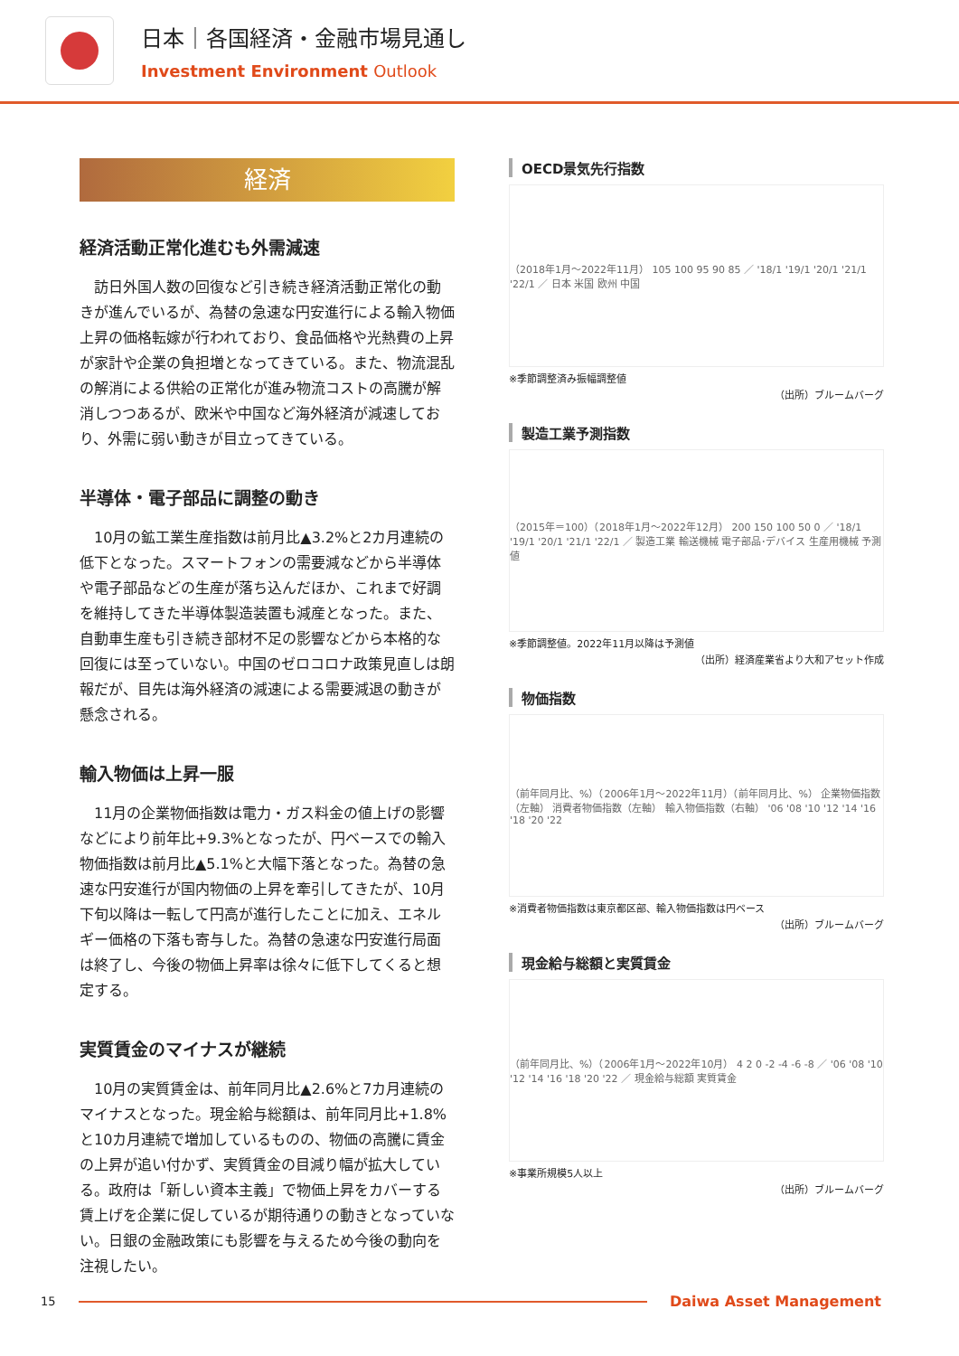日本｜各国経済・金融市場見通し
Investment Environment Outlook
経済
経済活動正常化進むも外需減速
訪日外国人数の回復など引き続き経済活動正常化の動きが進んでいるが、為替の急速な円安進行による輸入物価上昇の価格転嫁が行われており、食品価格や光熱費の上昇が家計や企業の負担増となってきている。また、物流混乱の解消による供給の正常化が進み物流コストの高騰が解消しつつあるが、欧米や中国など海外経済が減速しており、外需に弱い動きが目立ってきている。
半導体・電子部品に調整の動き
10月の鉱工業生産指数は前月比▲3.2%と2カ月連続の低下となった。スマートフォンの需要減などから半導体や電子部品などの生産が落ち込んだほか、これまで好調を維持してきた半導体製造装置も減産となった。また、自動車生産も引き続き部材不足の影響などから本格的な回復には至っていない。中国のゼロコロナ政策見直しは朗報だが、目先は海外経済の減速による需要減退の動きが懸念される。
輸入物価は上昇一服
11月の企業物価指数は電力・ガス料金の値上げの影響などにより前年比+9.3%となったが、円ベースでの輸入物価指数は前月比▲5.1%と大幅下落となった。為替の急速な円安進行が国内物価の上昇を牽引してきたが、10月下旬以降は一転して円高が進行したことに加え、エネルギー価格の下落も寄与した。為替の急速な円安進行局面は終了し、今後の物価上昇率は徐々に低下してくると想定する。
実質賃金のマイナスが継続
10月の実質賃金は、前年同月比▲2.6%と7カ月連続のマイナスとなった。現金給与総額は、前年同月比+1.8%と10カ月連続で増加しているものの、物価の高騰に賃金の上昇が追い付かず、実質賃金の目減り幅が拡大している。政府は「新しい資本主義」で物価上昇をカバーする賃上げを企業に促しているが期待通りの動きとなっていない。日銀の金融政策にも影響を与えるため今後の動向を注視したい。
OECD景気先行指数
（2018年1月～2022年11月） 105 100 95 90 85 ／ '18/1 '19/1 '20/1 '21/1 '22/1 ／ 日本 米国 欧州 中国
※季節調整済み振幅調整値
（出所）ブルームバーグ
製造工業予測指数
（2015年＝100）（2018年1月～2022年12月） 200 150 100 50 0 ／ '18/1 '19/1 '20/1 '21/1 '22/1 ／ 製造工業 輸送機械 電子部品･デバイス 生産用機械 予測値
※季節調整値。2022年11月以降は予測値
（出所）経済産業省より大和アセット作成
物価指数
（前年同月比、%）（2006年1月～2022年11月）（前年同月比、%） 企業物価指数（左軸） 消費者物価指数（左軸） 輸入物価指数（右軸） '06 '08 '10 '12 '14 '16 '18 '20 '22
※消費者物価指数は東京都区部、輸入物価指数は円ベース
（出所）ブルームバーグ
現金給与総額と実質賃金
（前年同月比、%）（2006年1月～2022年10月） 4 2 0 -2 -4 -6 -8 ／ '06 '08 '10 '12 '14 '16 '18 '20 '22 ／ 現金給与総額 実質賃金
※事業所規模5人以上
（出所）ブルームバーグ
15
Daiwa Asset Management